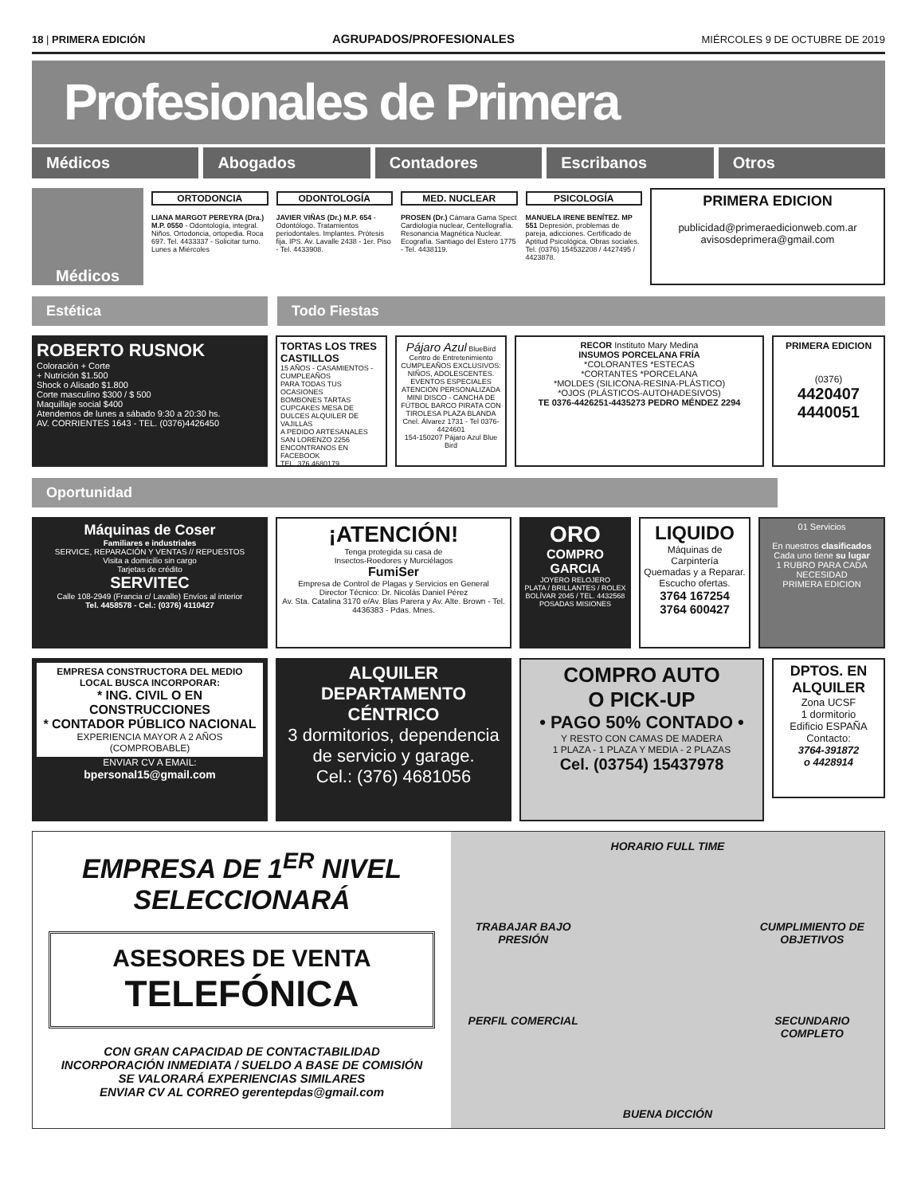18 | PRIMERA EDICIÓN AGRUPADOS/PROFESIONALES MIÉRCOLES 9 DE OCTUBRE DE 2019
Profesionales de Primera
Médicos Abogados Contadores Escribanos Otros
Médicos
ORTODONCIA
LIANA MARGOT PEREYRA (Dra.) M.P. 0550 - Odontología, integral. Niños. Ortodoncia, ortopedia. Roca 697. Tel. 4433337 - Solicitar turno. Lunes a Miércoles
ODONTOLOGÍA
JAVIER VIÑAS (Dr.) M.P. 654 - Odontólogo. Tratamientos periodontales. Implantes. Prótesis fija. IPS. Av. Lavalle 2438 - 1er. Piso - Tel. 4433908.
MED. NUCLEAR
PROSEN (Dr.) Cámara Gama Spect Cardiología nuclear, Centellografía. Resonancia Magnética Nuclear. Ecografía. Santiago del Estero 1775 - Tel. 4438119.
PSICOLOGÍA
MANUELA IRENE BENÍTEZ. MP 551 Depresión, problemas de pareja, adicciones. Certificado de Aptitud Psicológica. Obras sociales. Tel. (0376) 154532208 / 4427495 / 4423878.
PRIMERA EDICION
publicidad@primeraedicionweb.com.ar
avisosdeprimera@gmail.com
Estética Todo Fiestas
ROBERTO RUSNOK
Coloración + Corte
+ Nutrición $1.500
Shock o Alisado $1.800
Corte masculino $300 / $ 500
Maquillaje social $400
Atendemos de lunes a sábado 9:30 a 20:30 hs.
AV. CORRIENTES 1643 - TEL. (0376)4426450
TORTAS LOS TRES CASTILLOS
15 AÑOS - CASAMIENTOS - CUMPLEAÑOS
PARA TODAS TUS OCASIONES
BOMBONES TARTAS CUPCAKES MESA DE DULCES ALQUILER DE VAJILLAS
A PEDIDO ARTESANALES
SAN LORENZO 2256
ENCONTRANOS EN FACEBOOK
TEL. 376 4680179
Pájaro Azul BlueBird
Centro de Entretenimiento
CUMPLEAÑOS EXCLUSIVOS: NIÑOS, ADOLESCENTES.
EVENTOS ESPECIALES
ATENCIÓN PERSONALIZADA
MINI DISCO - CANCHA DE FÚTBOL BARCO PIRATA CON TIROLESA PLAZA BLANDA
Cnel. Álvarez 1731 - Tel 0376- 4424601
154-150207 Pájaro Azul Blue Bird
RECOR Instituto Mary Medina
INSUMOS PORCELANA FRÍA
*COLORANTES *ESTECAS
*CORTANTES *PORCELANA
*MOLDES (SILICONA-RESINA-PLÁSTICO)
*OJOS (PLÁSTICOS-AUTOHADESIVOS)
TE 0376-4426251-4435273 PEDRO MÉNDEZ 2294
PRIMERA EDICION
(0376)
4420407
4440051
Oportunidad
Máquinas de Coser
Familiares e industriales
SERVICE, REPARACIÓN Y VENTAS // REPUESTOS
Visita a domicilio sin cargo
Tarjetas de crédito
SERVITEC
Calle 108-2949 (Francia c/ Lavalle) Envíos al interior
Tel. 4458578 - Cel.: (0376) 4110427
¡ATENCIÓN!
Tenga protegida su casa de
Insectos-Roedores y Murciélagos
FumiSer
Empresa de Control de Plagas y Servicios en General
Director Técnico: Dr. Nicolás Daniel Pérez
Av. Sta. Catalina 3170 e/Av. Blas Parera y Av. Alte. Brown - Tel. 4436383 - Pdas. Mnes.
ORO
COMPRO
GARCIA
JOYERO RELOJERO
PLATA / BRILLANTES / ROLEX
BOLÍVAR 2045 / TEL. 4432568 POSADAS MISIONES
LIQUIDO
Máquinas de Carpintería
Quemadas y a Reparar. Escucho ofertas.
3764 167254
3764 600427
01 Servicios
En nuestros clasificados Cada uno tiene su lugar
1 RUBRO PARA CADA NECESIDAD
PRIMERA EDICION
EMPRESA CONSTRUCTORA DEL MEDIO LOCAL BUSCA INCORPORAR:
* ING. CIVIL O EN CONSTRUCCIONES
* CONTADOR PÚBLICO NACIONAL
EXPERIENCIA MAYOR A 2 AÑOS (COMPROBABLE)
ENVIAR CV A EMAIL:
bpersonal15@gmail.com
ALQUILER
DEPARTAMENTO CÉNTRICO
3 dormitorios, dependencia de servicio y garage.
Cel.: (376) 4681056
COMPRO AUTO
O PICK-UP
• PAGO 50% CONTADO •
Y RESTO CON CAMAS DE MADERA
1 PLAZA - 1 PLAZA Y MEDIA - 2 PLAZAS
Cel. (03754) 15437978
DPTOS. EN ALQUILER
Zona UCSF
1 dormitorio
Edificio ESPAÑA
Contacto:
3764-391872
o 4428914
EMPRESA DE 1<sup>ER</sup> NIVEL SELECCIONARÁ
ASESORES DE VENTA
TELEFÓNICA
CON GRAN CAPACIDAD DE CONTACTABILIDAD
INCORPORACIÓN INMEDIATA / SUELDO A BASE DE COMISIÓN
SE VALORARÁ EXPERIENCIAS SIMILARES
ENVIAR CV AL CORREO gerentepdas@gmail.com
HORARIO FULL TIME TRABAJAR BAJO PRESIÓN CUMPLIMIENTO DE OBJETIVOS PERFIL COMERCIAL SECUNDARIO COMPLETO BUENA DICCIÓN